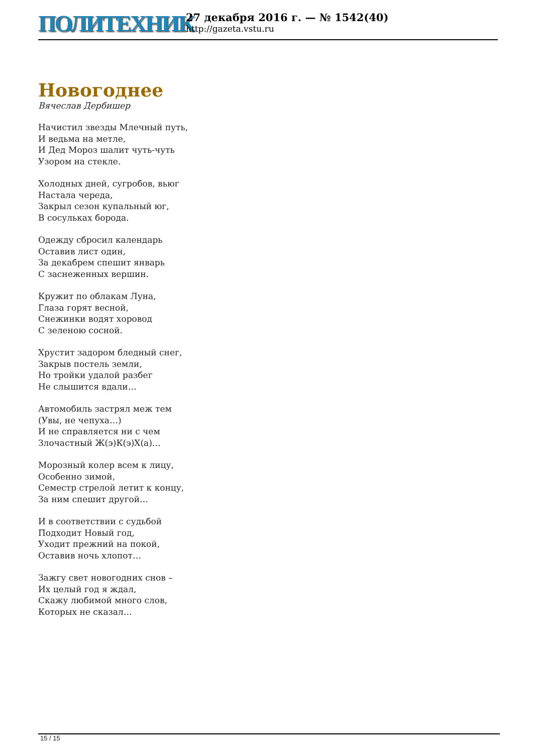ПОЛИТЕХНИК
27 декабря 2016 г. — № 1542(40)
http://gazeta.vstu.ru
Новогоднее
Вячеслав Дербишер
Начистил звезды Млечный путь,
И ведьма на метле,
И Дед Мороз шалит чуть-чуть
Узором на стекле.
Холодных дней, сугробов, вьюг
Настала череда,
Закрыл сезон купальный юг,
В сосульках борода.
Одежду сбросил календарь
Оставив лист один,
За декабрем спешит январь
С заснеженных вершин.
Кружит по облакам Луна,
Глаза горят весной,
Снежинки водят хоровод
С зеленою сосной.
Хрустит задором бледный снег,
Закрыв постель земли,
Но тройки удалой разбег
Не слышится вдали…
Автомобиль застрял меж тем
(Увы, не чепуха…)
И не справляется ни с чем
Злочастный Ж(э)К(э)Х(а)…
Морозный колер всем к лицу,
Особенно зимой,
Семестр стрелой летит к концу,
За ним спешит другой…
И в соответствии с судьбой
Подходит Новый год,
Уходит прежний на покой,
Оставив ночь хлопот…
Зажгу свет новогодних снов –
Их целый год я ждал,
Скажу любимой много слов,
Которых не сказал…
15 / 15